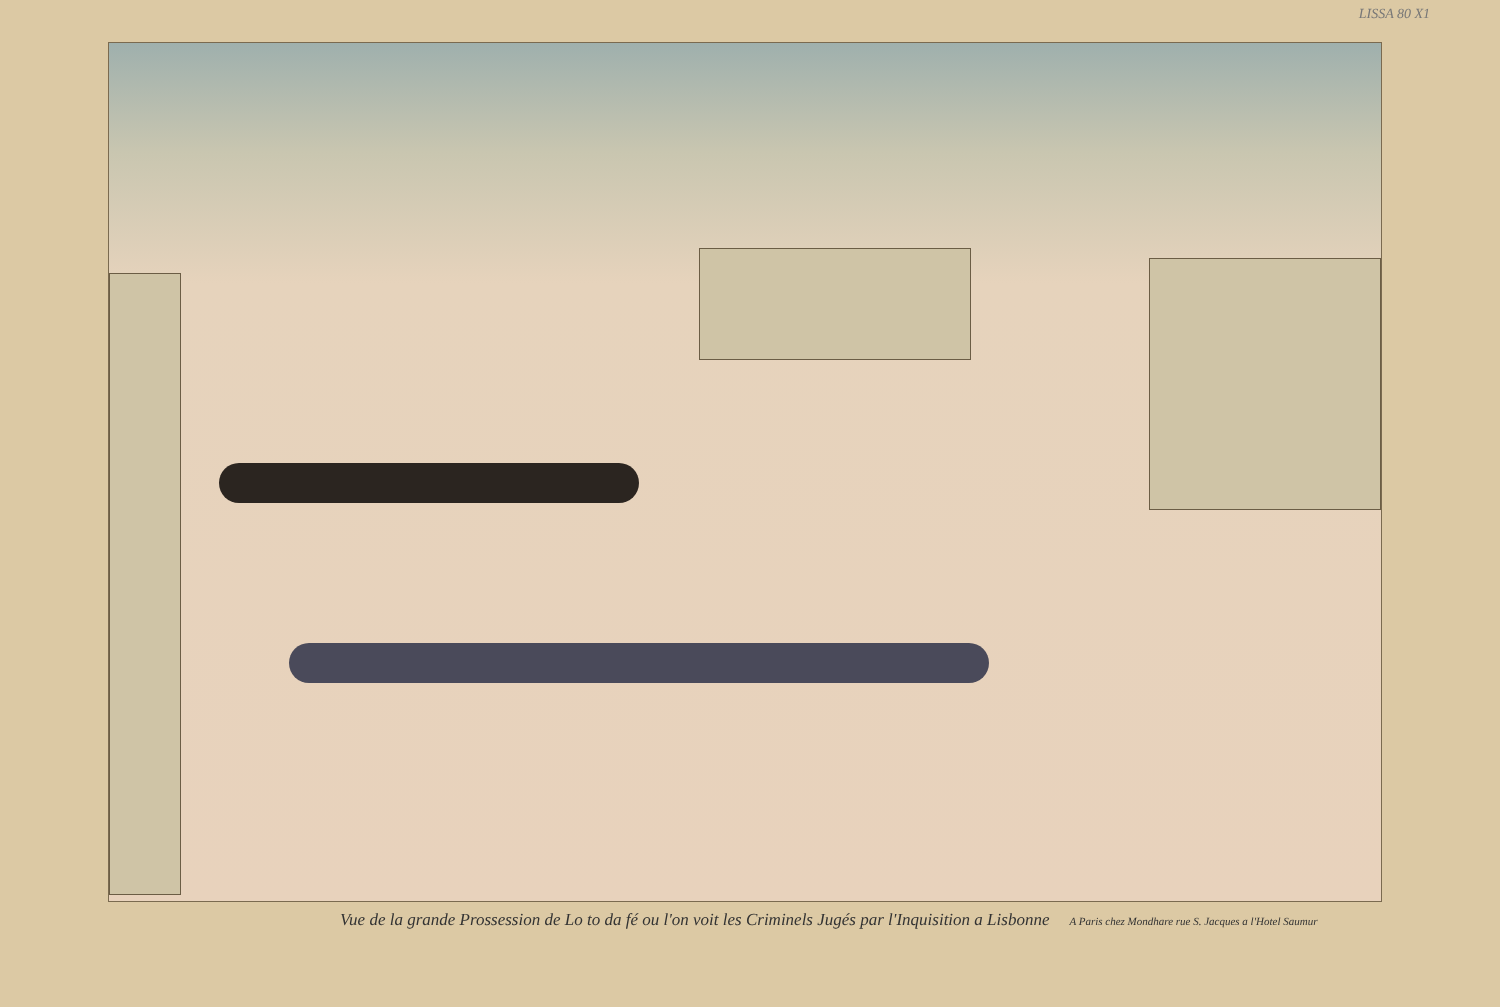LISSA 80 X1
Vue de la grande Prossession de Lo to da fé ou l'on voit les Criminels Jugés par l'Inquisition a Lisbonne A Paris chez Mondhare rue S. Jacques a l'Hotel Saumur